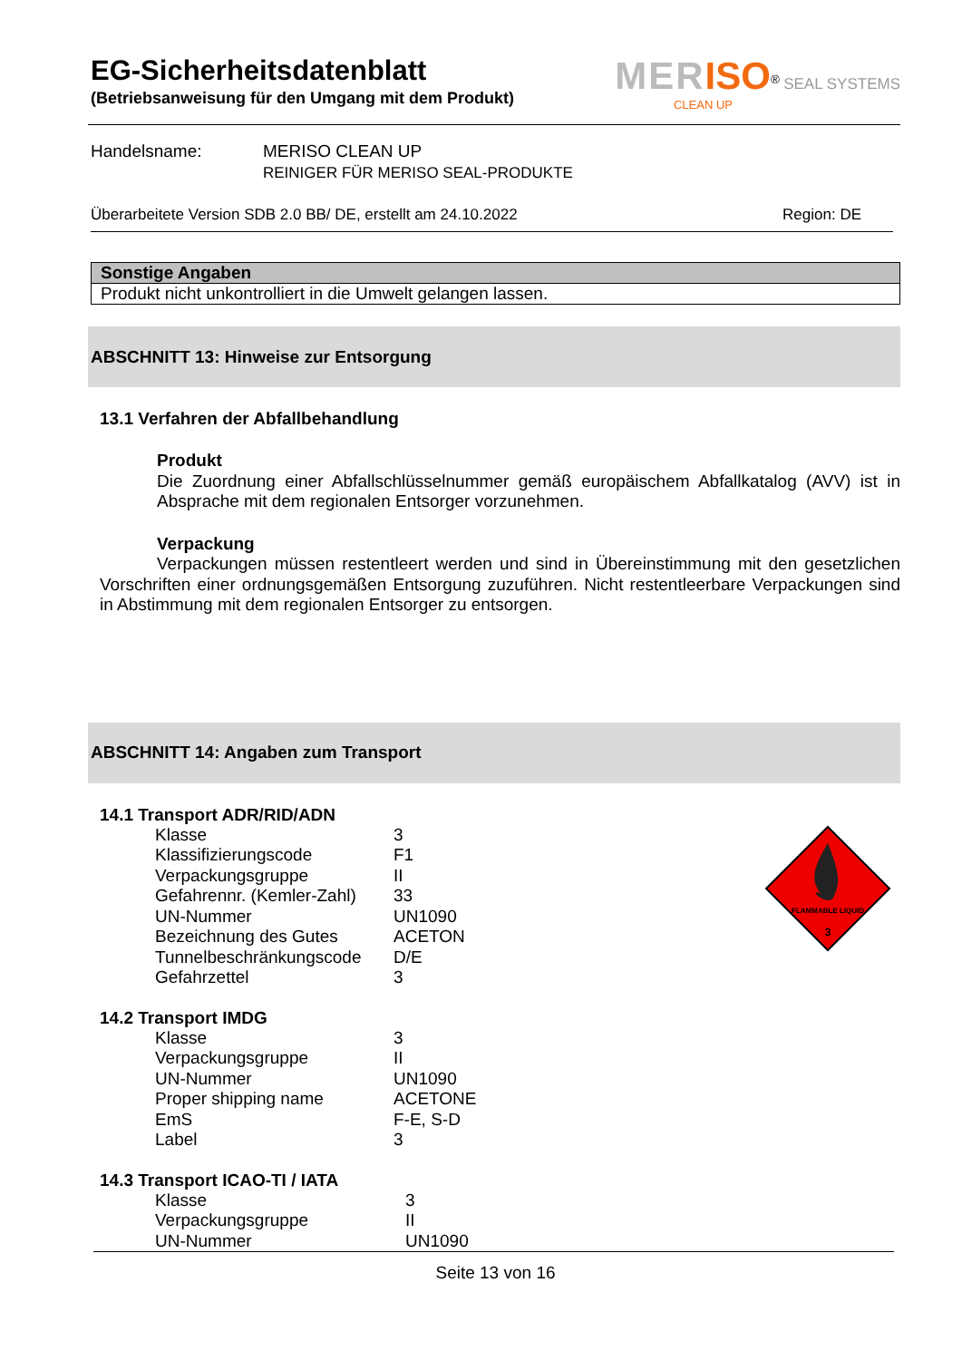MER ISO<sup>®</sup> SEAL SYSTEMS
CLEAN UP
EG-Sicherheitsdatenblatt
(Betriebsanweisung für den Umgang mit dem Produkt)
Handelsname: MERISO CLEAN UP
REINIGER FÜR MERISO SEAL-PRODUKTE
Überarbeitete Version SDB 2.0 BB/ DE, erstellt am 24.10.2022 Region: DE
Sonstige Angaben
Produkt nicht unkontrolliert in die Umwelt gelangen lassen.
ABSCHNITT 13: Hinweise zur Entsorgung
13.1 Verfahren der Abfallbehandlung
Produkt
Die Zuordnung einer Abfallschlüsselnummer gemäß europäischem Abfallkatalog (AVV) ist in Absprache mit dem regionalen Entsorger vorzunehmen.
Verpackung
Verpackungen müssen restentleert werden und sind in Übereinstimmung mit den gesetzlichen Vorschriften einer ordnungsgemäßen Entsorgung zuzuführen. Nicht restentleerbare Verpackungen sind in Abstimmung mit dem regionalen Entsorger zu entsorgen.
ABSCHNITT 14: Angaben zum Transport
FLAMMABLE LIQUID
3
14.1 Transport ADR/RID/ADN
| Klasse | 3 |
| Klassifizierungscode | F1 |
| Verpackungsgruppe | II |
| Gefahrennr. (Kemler-Zahl) | 33 |
| UN-Nummer | UN1090 |
| Bezeichnung des Gutes | ACETON |
| Tunnelbeschränkungscode | D/E |
| Gefahrzettel | 3 |
14.2 Transport IMDG
| Klasse | 3 |
| Verpackungsgruppe | II |
| UN-Nummer | UN1090 |
| Proper shipping name | ACETONE |
| EmS | F-E, S-D |
| Label | 3 |
14.3 Transport ICAO-TI / IATA
| Klasse | 3 |
| Verpackungsgruppe | II |
| UN-Nummer | UN1090 |
Seite 13 von 16